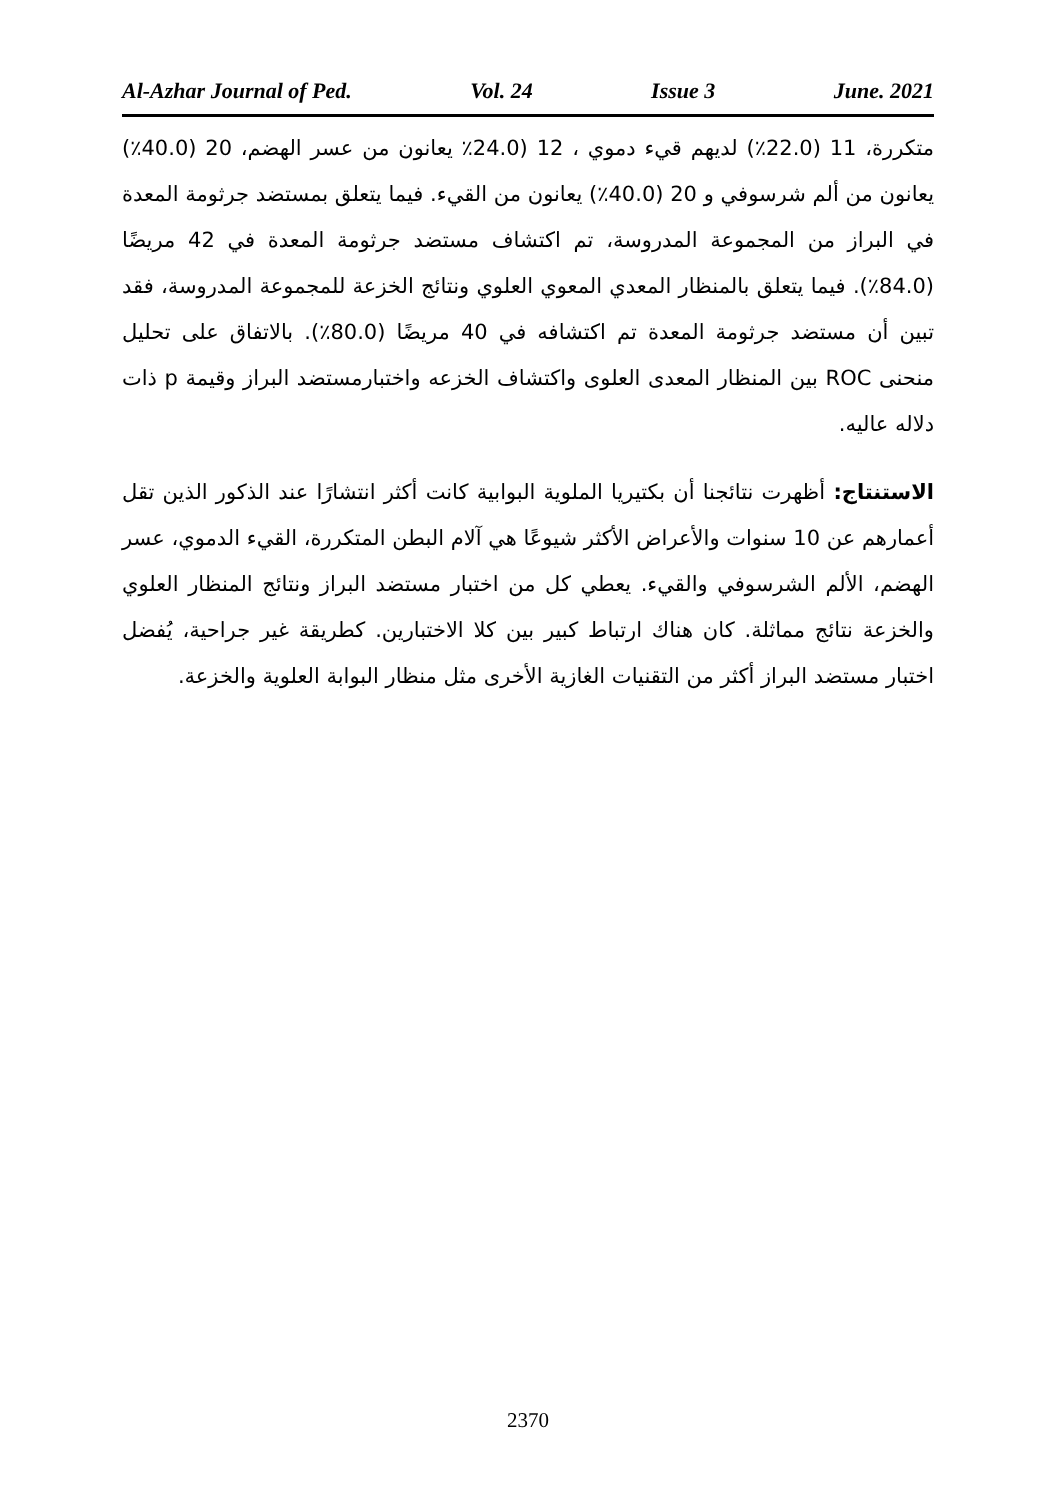Al-Azhar Journal of Ped. Vol. 24 Issue 3 June. 2021
متكررة، 11 (22.0٪) لديهم قيء دموي ، 12 (24.0٪ يعانون من عسر الهضم، 20 (40.0٪) يعانون من ألم شرسوفي و 20 (40.0٪) يعانون من القيء. فيما يتعلق بمستضد جرثومة المعدة في البراز من المجموعة المدروسة، تم اكتشاف مستضد جرثومة المعدة في 42 مريضًا (84.0٪). فيما يتعلق بالمنظار المعدي المعوي العلوي ونتائج الخزعة للمجموعة المدروسة، فقد تبين أن مستضد جرثومة المعدة تم اكتشافه في 40 مريضًا (80.0٪). بالاتفاق على تحليل منحنى ROC بين المنظار المعدى العلوى واكتشاف الخزعه واختبارمستضد البراز وقيمة p ذات دلاله عاليه.
الاستنتاج: أظهرت نتائجنا أن بكتيريا الملوية البوابية كانت أكثر انتشارًا عند الذكور الذين تقل أعمارهم عن 10 سنوات والأعراض الأكثر شيوعًا هي آلام البطن المتكررة، القيء الدموي، عسر الهضم، الألم الشرسوفي والقيء. يعطي كل من اختبار مستضد البراز ونتائج المنظار العلوي والخزعة نتائج مماثلة. كان هناك ارتباط كبير بين كلا الاختبارين. كطريقة غير جراحية، يُفضل اختبار مستضد البراز أكثر من التقنيات الغازية الأخرى مثل منظار البوابة العلوية والخزعة.
2370